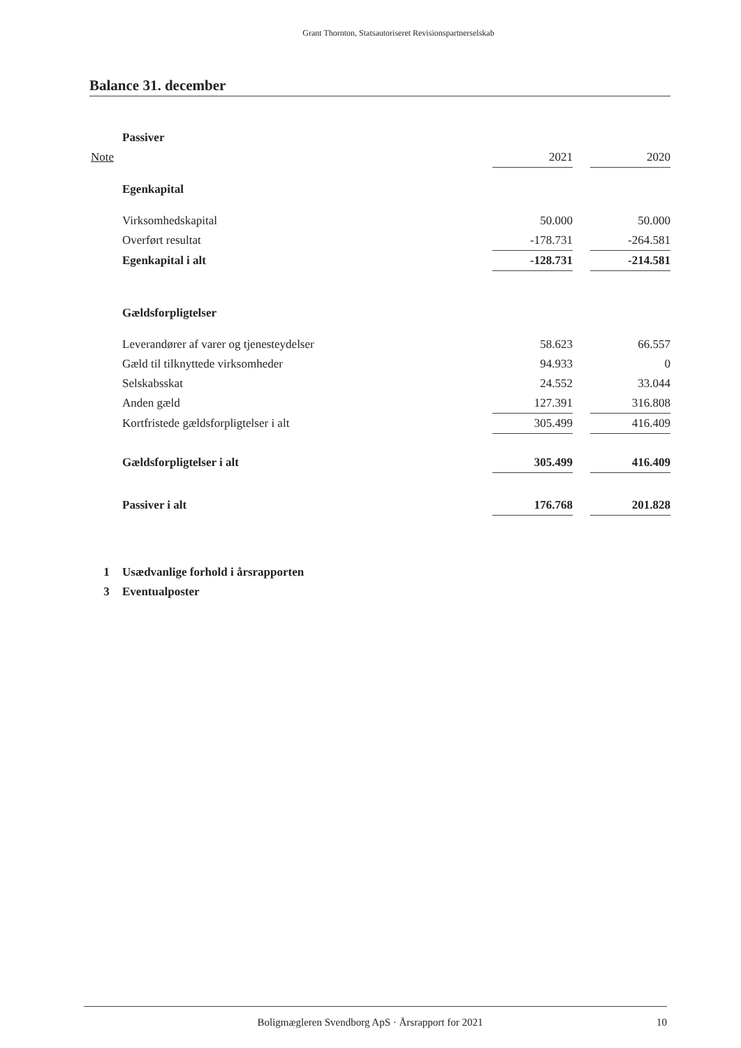Grant Thornton, Statsautoriseret Revisionspartnerselskab
Balance 31. december
| | Passiver | | | |
| Note | | 2021 | | 2020 |
| | Egenkapital | | | |
| | Virksomhedskapital | 50.000 | | 50.000 |
| | Overført resultat | -178.731 | | -264.581 |
| | Egenkapital i alt | -128.731 | | -214.581 |
| | Gældsforpligtelser | | | |
| | Leverandører af varer og tjenesteydelser | 58.623 | | 66.557 |
| | Gæld til tilknyttede virksomheder | 94.933 | | 0 |
| | Selskabsskat | 24.552 | | 33.044 |
| | Anden gæld | 127.391 | | 316.808 |
| | Kortfristede gældsforpligtelser i alt | 305.499 | | 416.409 |
| | Gældsforpligtelser i alt | 305.499 | | 416.409 |
| | Passiver i alt | 176.768 | | 201.828 |
| 1 | Usædvanlige forhold i årsrapporten | | | |
| 3 | Eventualposter | | | |
Boligmægleren Svendborg ApS · Årsrapport for 2021
10